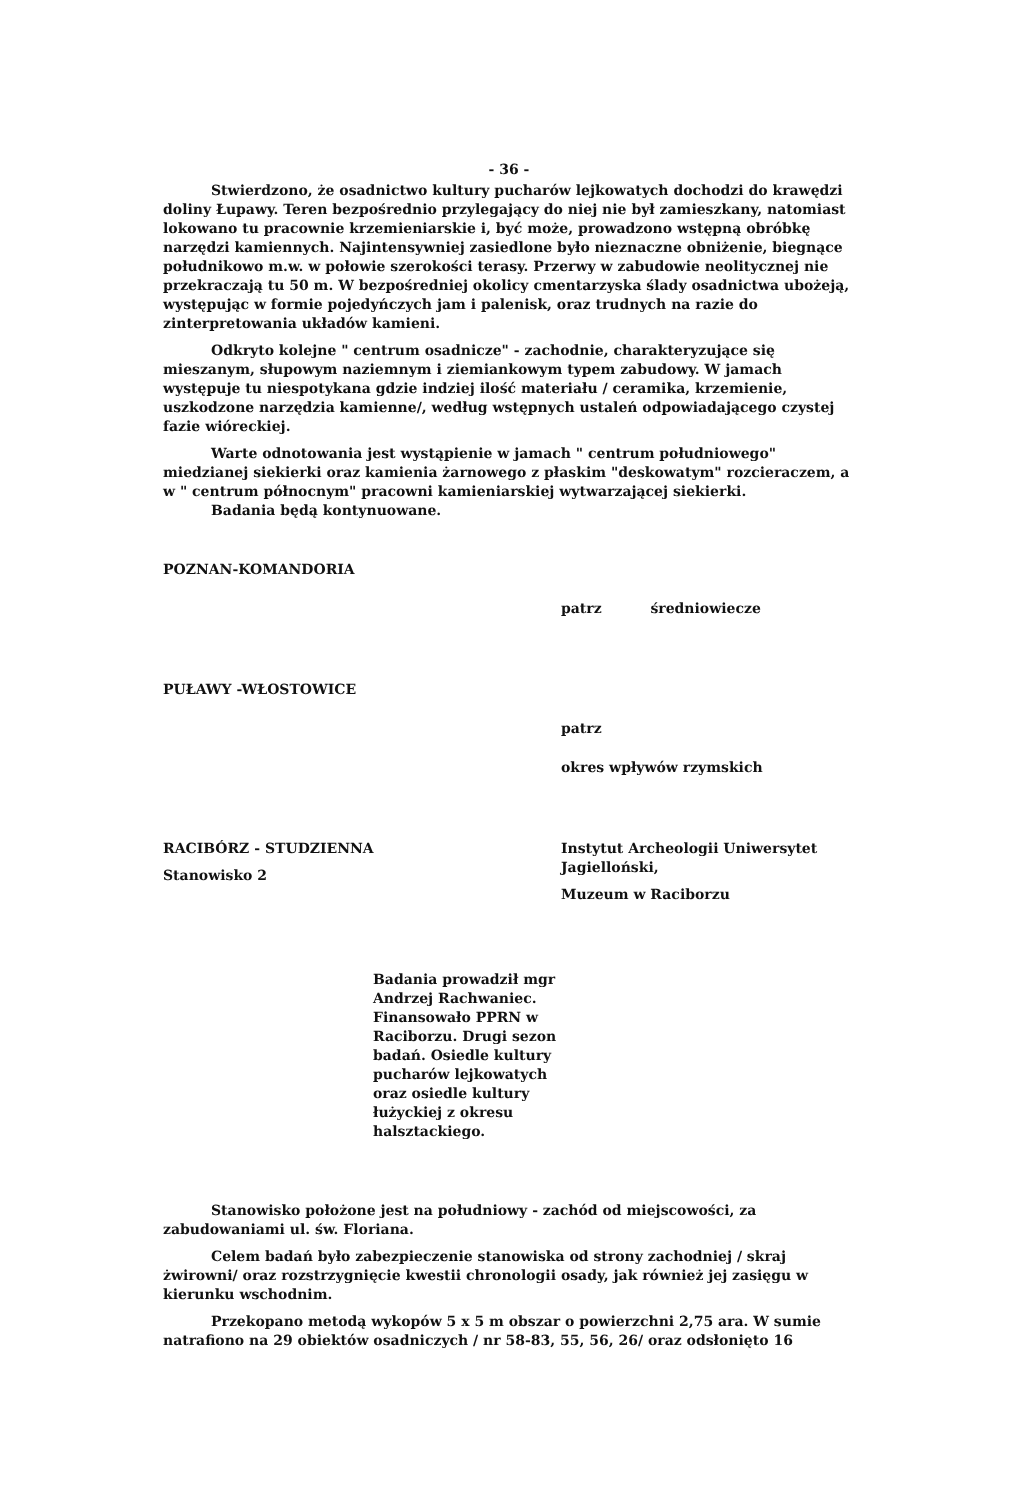- 36 -
Stwierdzono, że osadnictwo kultury pucharów lejkowatych dochodzi do krawędzi doliny Łupawy. Teren bezpośrednio przylegający do niej nie był zamieszkany, natomiast lokowano tu pracownie krzemieniarskie i, być może, prowadzono wstępną obróbkę narzędzi kamiennych. Najintensywniej zasiedlone było nieznaczne obniżenie, biegnące południkowo m.w. w połowie szerokości terasy. Przerwy w zabudowie neolitycznej nie przekraczają tu 50 m. W bezpośredniej okolicy cmentarzyska ślady osadnictwa ubożeją, występując w formie pojedyńczych jam i palenisk, oraz trudnych na razie do zinterpretowania układów kamieni.
Odkryto kolejne " centrum osadnicze" - zachodnie, charakteryzujące się mieszanym, słupowym naziemnym i ziemiankowym typem zabudowy. W jamach występuje tu niespotykana gdzie indziej ilość materiału / ceramika, krzemienie, uszkodzone narzędzia kamienne/, według wstępnych ustaleń odpowiadającego czystej fazie wióreckiej.
Warte odnotowania jest wystąpienie w jamach " centrum południowego" miedzianej siekierki oraz kamienia żarnowego z płaskim "deskowatym" rozcieraczem, a w " centrum północnym" pracowni kamieniarskiej wytwarzającej siekierki.
Badania będą kontynuowane.
POZNAN-KOMANDORIA
patrz średniowiecze
PUŁAWY -WŁOSTOWICE
patrz
okres wpływów rzymskich
RACIBÓRZ - STUDZIENNA
Stanowisko 2
Instytut Archeologii Uniwersytet Jagielloński,
Muzeum w Raciborzu
Badania prowadził mgr Andrzej Rachwaniec. Finansowało PPRN w Raciborzu. Drugi sezon badań. Osiedle kultury pucharów lejkowatych oraz osiedle kultury łużyckiej z okresu halsztackiego.
Stanowisko położone jest na południowy - zachód od miejscowości, za zabudowaniami ul. św. Floriana.
Celem badań było zabezpieczenie stanowiska od strony zachodniej / skraj żwirowni/ oraz rozstrzygnięcie kwestii chronologii osady, jak również jej zasięgu w kierunku wschodnim.
Przekopano metodą wykopów 5 x 5 m obszar o powierzchni 2,75 ara. W sumie natrafiono na 29 obiektów osadniczych / nr 58-83, 55, 56, 26/ oraz odsłonięto 16